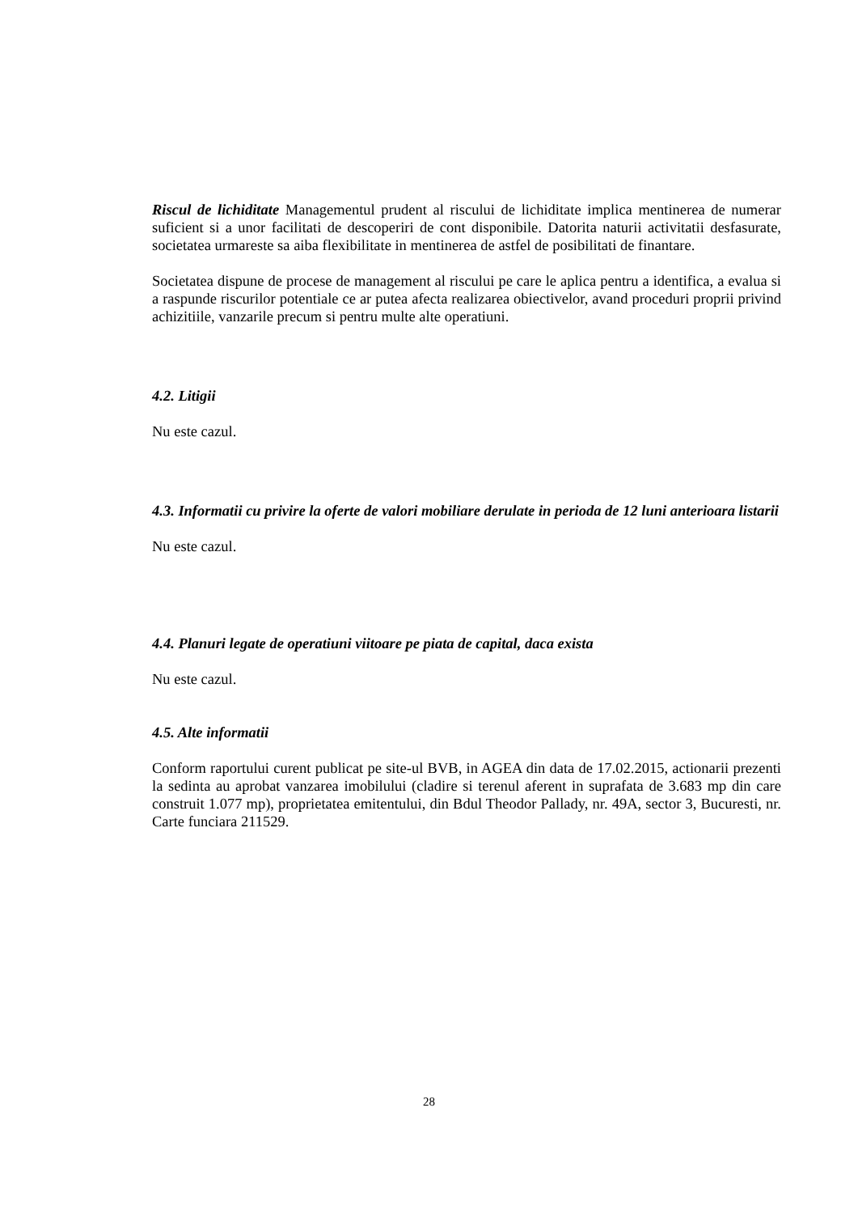Riscul de lichiditate Managementul prudent al riscului de lichiditate implica mentinerea de numerar suficient si a unor facilitati de descoperiri de cont disponibile. Datorita naturii activitatii desfasurate, societatea urmareste sa aiba flexibilitate in mentinerea de astfel de posibilitati de finantare.
Societatea dispune de procese de management al riscului pe care le aplica pentru a identifica, a evalua si a raspunde riscurilor potentiale ce ar putea afecta realizarea obiectivelor, avand proceduri proprii privind achizitiile, vanzarile precum si pentru multe alte operatiuni.
4.2. Litigii
Nu este cazul.
4.3. Informatii cu privire la oferte de valori mobiliare derulate in perioda de 12 luni anterioara listarii
Nu este cazul.
4.4. Planuri legate de operatiuni viitoare pe piata de capital, daca exista
Nu este cazul.
4.5. Alte informatii
Conform raportului curent publicat pe site-ul BVB, in AGEA din data de 17.02.2015, actionarii prezenti la sedinta au aprobat vanzarea imobilului (cladire si terenul aferent in suprafata de 3.683 mp din care construit 1.077 mp), proprietatea emitentului, din Bdul Theodor Pallady, nr. 49A, sector 3, Bucuresti, nr. Carte funciara 211529.
28